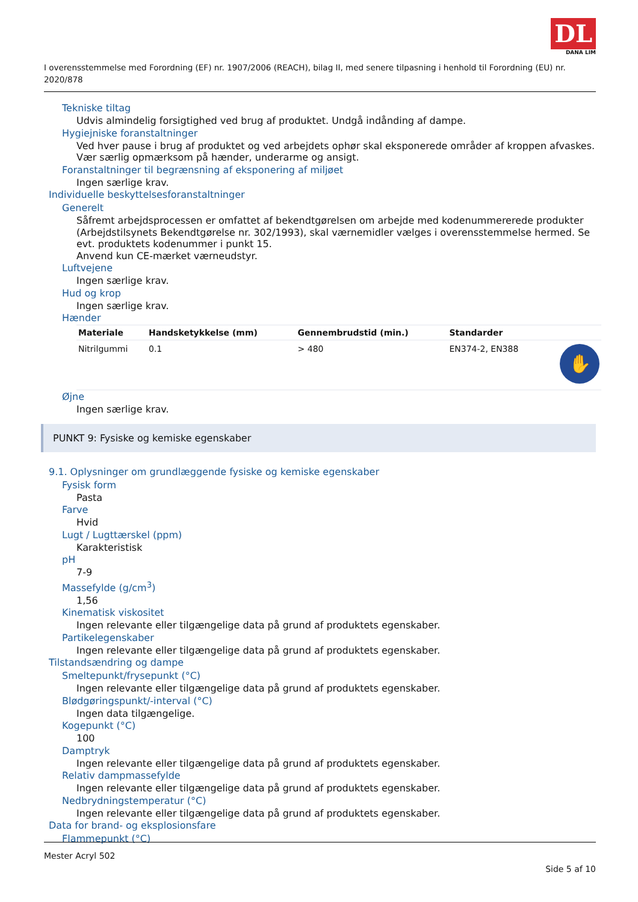DL
DANA LIM
I overensstemmelse med Forordning (EF) nr. 1907/2006 (REACH), bilag II, med senere tilpasning i henhold til Forordning (EU) nr. 2020/878
Tekniske tiltag
Udvis almindelig forsigtighed ved brug af produktet. Undgå indånding af dampe.
Hygiejniske foranstaltninger
Ved hver pause i brug af produktet og ved arbejdets ophør skal eksponerede områder af kroppen afvaskes. Vær særlig opmærksom på hænder, underarme og ansigt.
Foranstaltninger til begrænsning af eksponering af miljøet
Ingen særlige krav.
Individuelle beskyttelsesforanstaltninger
Generelt
Såfremt arbejdsprocessen er omfattet af bekendtgørelsen om arbejde med kodenummererede produkter (Arbejdstilsynets Bekendtgørelse nr. 302/1993), skal værnemidler vælges i overensstemmelse hermed. Se evt. produktets kodenummer i punkt 15.
Anvend kun CE-mærket værneudstyr.
Luftvejene
Ingen særlige krav.
Hud og krop
Ingen særlige krav.
Hænder
| Materiale | Handsketykkelse (mm) | Gennembrudstid (min.) | Standarder | |
| --- | --- | --- | --- | --- |
| Nitrilgummi | 0.1 | > 480 | EN374-2, EN388 | ✋ |
Øjne
Ingen særlige krav.
PUNKT 9: Fysiske og kemiske egenskaber
9.1. Oplysninger om grundlæggende fysiske og kemiske egenskaber
Fysisk form
Pasta
Farve
Hvid
Lugt / Lugttærskel (ppm)
Karakteristisk
pH
7-9
Massefylde (g/cm<sup>3</sup>)
1,56
Kinematisk viskositet
Ingen relevante eller tilgængelige data på grund af produktets egenskaber.
Partikelegenskaber
Ingen relevante eller tilgængelige data på grund af produktets egenskaber.
Tilstandsændring og dampe
Smeltepunkt/frysepunkt (°C)
Ingen relevante eller tilgængelige data på grund af produktets egenskaber.
Blødgøringspunkt/-interval (°C)
Ingen data tilgængelige.
Kogepunkt (°C)
100
Damptryk
Ingen relevante eller tilgængelige data på grund af produktets egenskaber.
Relativ dampmassefylde
Ingen relevante eller tilgængelige data på grund af produktets egenskaber.
Nedbrydningstemperatur (°C)
Ingen relevante eller tilgængelige data på grund af produktets egenskaber.
Data for brand- og eksplosionsfare
Flammepunkt (°C)
Mester Acryl 502
Side 5 af 10